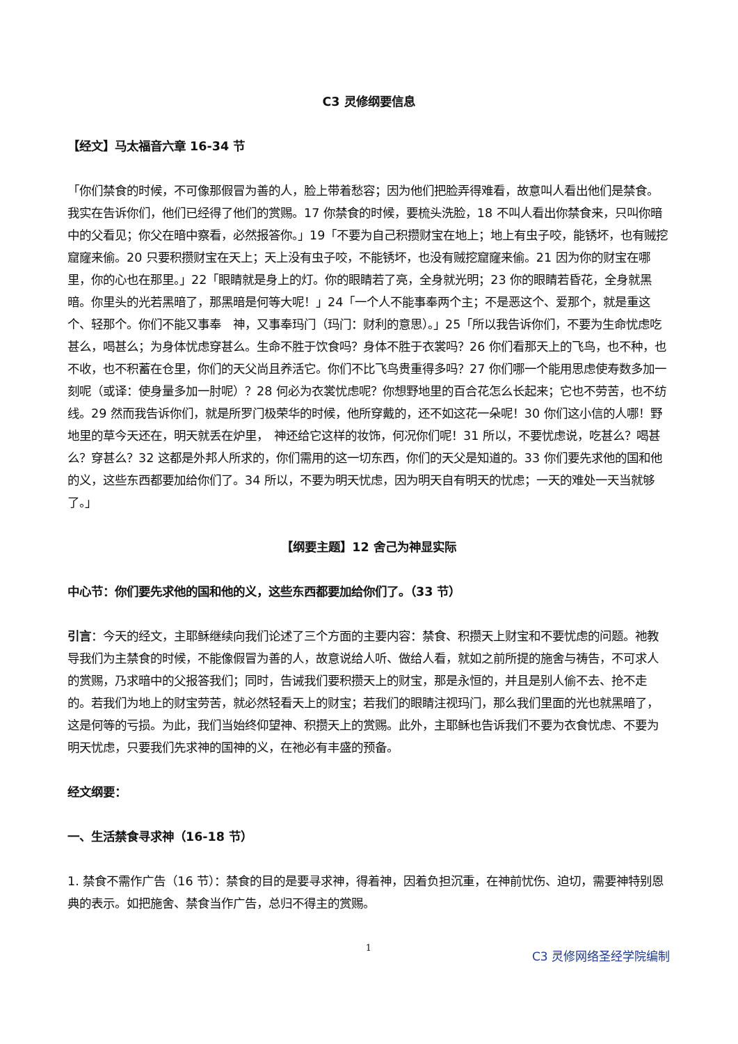C3 灵修纲要信息
【经文】马太福音六章 16-34 节
「你们禁食的时候，不可像那假冒为善的人，脸上带着愁容；因为他们把脸弄得难看，故意叫人看出他们是禁食。我实在告诉你们，他们已经得了他们的赏赐。17 你禁食的时候，要梳头洗脸，18 不叫人看出你禁食来，只叫你暗中的父看见；你父在暗中察看，必然报答你。」19「不要为自己积攒财宝在地上；地上有虫子咬，能锈坏，也有贼挖窟窿来偷。20 只要积攒财宝在天上；天上没有虫子咬，不能锈坏，也没有贼挖窟窿来偷。21 因为你的财宝在哪里，你的心也在那里。」22「眼睛就是身上的灯。你的眼睛若了亮，全身就光明；23 你的眼睛若昏花，全身就黑暗。你里头的光若黑暗了，那黑暗是何等大呢！」24「一个人不能事奉两个主；不是恶这个、爱那个，就是重这个、轻那个。你们不能又事奉　神，又事奉玛门（玛门：财利的意思）。」25「所以我告诉你们，不要为生命忧虑吃甚么，喝甚么；为身体忧虑穿甚么。生命不胜于饮食吗？身体不胜于衣裳吗？26 你们看那天上的飞鸟，也不种，也不收，也不积蓄在仓里，你们的天父尚且养活它。你们不比飞鸟贵重得多吗？27 你们哪一个能用思虑使寿数多加一刻呢（或译：使身量多加一肘呢）？28 何必为衣裳忧虑呢？你想野地里的百合花怎么长起来；它也不劳苦，也不纺线。29 然而我告诉你们，就是所罗门极荣华的时候，他所穿戴的，还不如这花一朵呢！30 你们这小信的人哪！野地里的草今天还在，明天就丢在炉里，　神还给它这样的妆饰，何况你们呢！31 所以，不要忧虑说，吃甚么？喝甚么？穿甚么？32 这都是外邦人所求的，你们需用的这一切东西，你们的天父是知道的。33 你们要先求他的国和他的义，这些东西都要加给你们了。34 所以，不要为明天忧虑，因为明天自有明天的忧虑；一天的难处一天当就够了。」
【纲要主题】12 舍己为神显实际
中心节：你们要先求他的国和他的义，这些东西都要加给你们了。（33 节）
引言：今天的经文，主耶稣继续向我们论述了三个方面的主要内容：禁食、积攒天上财宝和不要忧虑的问题。祂教导我们为主禁食的时候，不能像假冒为善的人，故意说给人听、做给人看，就如之前所提的施舍与祷告，不可求人的赏赐，乃求暗中的父报答我们；同时，告诫我们要积攒天上的财宝，那是永恒的，并且是别人偷不去、抢不走的。若我们为地上的财宝劳苦，就必然轻看天上的财宝；若我们的眼睛注视玛门，那么我们里面的光也就黑暗了，这是何等的亏损。为此，我们当始终仰望神、积攒天上的赏赐。此外，主耶稣也告诉我们不要为衣食忧虑、不要为明天忧虑，只要我们先求神的国神的义，在祂必有丰盛的预备。
经文纲要：
一、生活禁食寻求神（16-18 节）
1. 禁食不需作广告（16 节）：禁食的目的是要寻求神，得着神，因着负担沉重，在神前忧伤、迫切，需要神特别恩典的表示。如把施舍、禁食当作广告，总归不得主的赏赐。
1
C3 灵修网络圣经学院编制